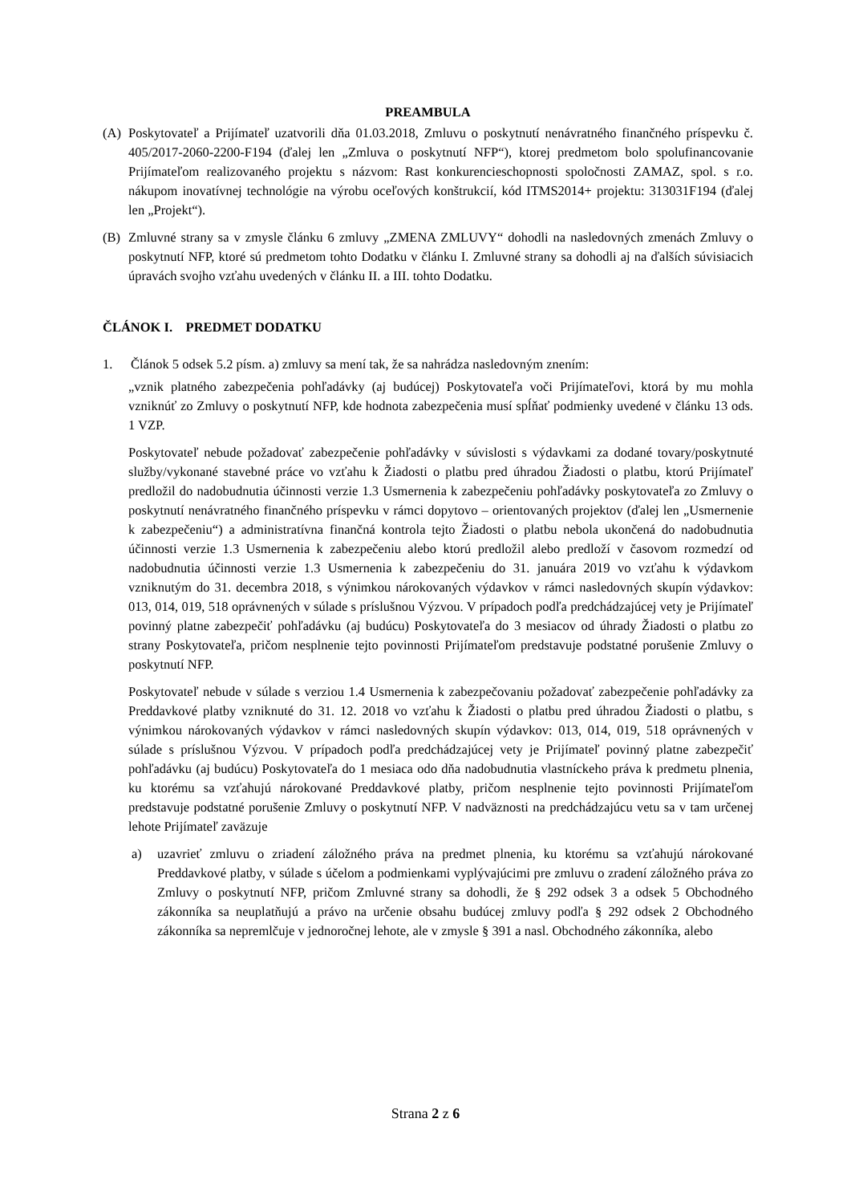PREAMBULA
(A) Poskytovateľ a Prijímateľ uzatvorili dňa 01.03.2018, Zmluvu o poskytnutí nenávratného finančného príspevku č. 405/2017-2060-2200-F194 (ďalej len „Zmluva o poskytnutí NFP“), ktorej predmetom bolo spolufinancovanie Prijímateľom realizovaného projektu s názvom: Rast konkurencieschopnosti spoločnosti ZAMAZ, spol. s r.o. nákupom inovatívnej technológie na výrobu oceľových konštrukcií, kód ITMS2014+ projektu: 313031F194 (ďalej len „Projekt“).
(B) Zmluvné strany sa v zmysle článku 6 zmluvy „ZMENA ZMLUVY“ dohodli na nasledovných zmenách Zmluvy o poskytnutí NFP, ktoré sú predmetom tohto Dodatku v článku I. Zmluvné strany sa dohodli aj na ďalších súvisiacich úpravách svojho vzťahu uvedených v článku II. a III. tohto Dodatku.
ČLÁNOK I. PREDMET DODATKU
1. Článok 5 odsek 5.2 písm. a) zmluvy sa mení tak, že sa nahrádza nasledovným znením:
„vznik platného zabezpečenia pohľadávky (aj budúcej) Poskytovateľa voči Prijímateľovi, ktorá by mu mohla vzniknúť zo Zmluvy o poskytnutí NFP, kde hodnota zabezpečenia musí spĺňať podmienky uvedené v článku 13 ods. 1 VZP.
Poskytovateľ nebude požadovať zabezpečenie pohľadávky v súvislosti s výdavkami za dodané tovary/poskytnuté služby/vykonané stavebné práce vo vzťahu k Žiadosti o platbu pred úhradou Žiadosti o platbu, ktorú Prijímateľ predložil do nadobudnutia účinnosti verzie 1.3 Usmernenia k zabezpečeniu pohľadávky poskytovateľa zo Zmluvy o poskytnutí nenávratného finančného príspevku v rámci dopytovo – orientovaných projektov (ďalej len „Usmernenie k zabezpečeniu“) a administratívna finančná kontrola tejto Žiadosti o platbu nebola ukončená do nadobudnutia účinnosti verzie 1.3 Usmernenia k zabezpečeniu alebo ktorú predložil alebo predloží v časovom rozmedzí od nadobudnutia účinnosti verzie 1.3 Usmernenia k zabezpečeniu do 31. januára 2019 vo vzťahu k výdavkom vzniknutým do 31. decembra 2018, s výnimkou nárokovaných výdavkov v rámci nasledovných skupín výdavkov: 013, 014, 019, 518 oprávnených v súlade s príslušnou Výzvou. V prípadoch podľa predchádzajúcej vety je Prijímateľ povinný platne zabezpečiť pohľadávku (aj budúcu) Poskytovateľa do 3 mesiacov od úhrady Žiadosti o platbu zo strany Poskytovateľa, pričom nesplnenie tejto povinnosti Prijímateľom predstavuje podstatné porušenie Zmluvy o poskytnutí NFP.
Poskytovateľ nebude v súlade s verziou 1.4 Usmernenia k zabezpečovaniu požadovať zabezpečenie pohľadávky za Preddavkové platby vzniknuté do 31. 12. 2018 vo vzťahu k Žiadosti o platbu pred úhradou Žiadosti o platbu, s výnimkou nárokovaných výdavkov v rámci nasledovných skupín výdavkov: 013, 014, 019, 518 oprávnených v súlade s príslušnou Výzvou. V prípadoch podľa predchádzajúcej vety je Prijímateľ povinný platne zabezpečiť pohľadávku (aj budúcu) Poskytovateľa do 1 mesiaca odo dňa nadobudnutia vlastníckeho práva k predmetu plnenia, ku ktorému sa vzťahujú nárokované Preddavkové platby, pričom nesplnenie tejto povinnosti Prijímateľom predstavuje podstatné porušenie Zmluvy o poskytnutí NFP. V nadväznosti na predchádzajúcu vetu sa v tam určenej lehote Prijímateľ zaväzuje
a) uzavrieť zmluvu o zriadení záložného práva na predmet plnenia, ku ktorému sa vzťahujú nárokované Preddavkové platby, v súlade s účelom a podmienkami vyplývajúcimi pre zmluvu o zradení záložného práva zo Zmluvy o poskytnutí NFP, pričom Zmluvné strany sa dohodli, že § 292 odsek 3 a odsek 5 Obchodného zákonníka sa neuplatňujú a právo na určenie obsahu budúcej zmluvy podľa § 292 odsek 2 Obchodného zákonníka sa nepremlčuje v jednoročnej lehote, ale v zmysle § 391 a nasl. Obchodného zákonníka, alebo
Strana 2 z 6